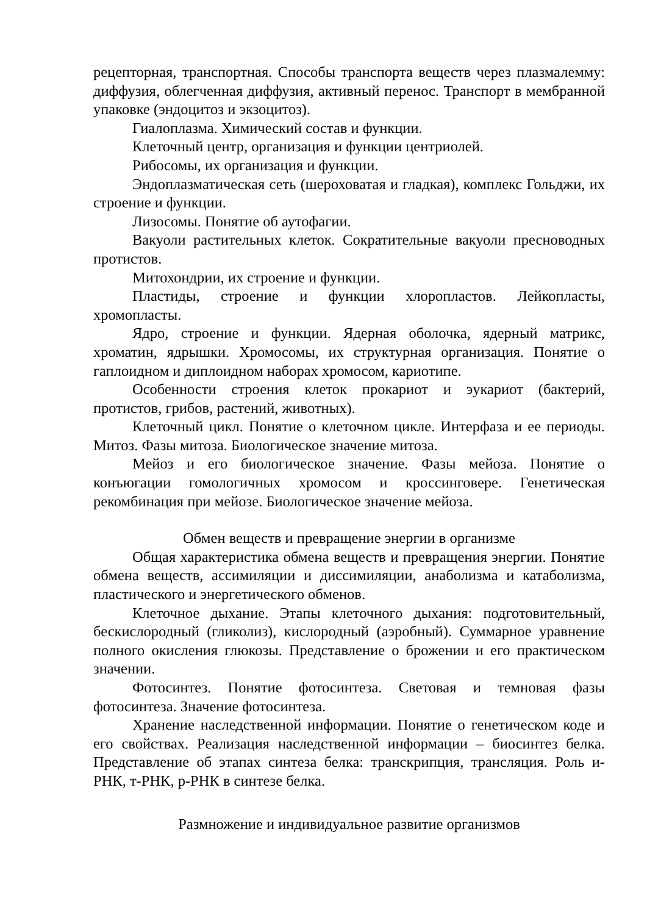рецепторная, транспортная. Способы транспорта веществ через плазмалемму: диффузия, облегченная диффузия, активный перенос. Транспорт в мембранной упаковке (эндоцитоз и экзоцитоз).
Гиалоплазма. Химический состав и функции.
Клеточный центр, организация и функции центриолей.
Рибосомы, их организация и функции.
Эндоплазматическая сеть (шероховатая и гладкая), комплекс Гольджи, их строение и функции.
Лизосомы. Понятие об аутофагии.
Вакуоли растительных клеток. Сократительные вакуоли пресноводных протистов.
Митохондрии, их строение и функции.
Пластиды, строение и функции хлоропластов. Лейкопласты, хромопласты.
Ядро, строение и функции. Ядерная оболочка, ядерный матрикс, хроматин, ядрышки. Хромосомы, их структурная организация. Понятие о гаплоидном и диплоидном наборах хромосом, кариотипе.
Особенности строения клеток прокариот и эукариот (бактерий, протистов, грибов, растений, животных).
Клеточный цикл. Понятие о клеточном цикле. Интерфаза и ее периоды. Митоз. Фазы митоза. Биологическое значение митоза.
Мейоз и его биологическое значение. Фазы мейоза. Понятие о конъюгации гомологичных хромосом и кроссинговере. Генетическая рекомбинация при мейозе. Биологическое значение мейоза.
Обмен веществ и превращение энергии в организме
Общая характеристика обмена веществ и превращения энергии. Понятие обмена веществ, ассимиляции и диссимиляции, анаболизма и катаболизма, пластического и энергетического обменов.
Клеточное дыхание. Этапы клеточного дыхания: подготовительный, бескислородный (гликолиз), кислородный (аэробный). Суммарное уравнение полного окисления глюкозы. Представление о брожении и его практическом значении.
Фотосинтез. Понятие фотосинтеза. Световая и темновая фазы фотосинтеза. Значение фотосинтеза.
Хранение наследственной информации. Понятие о генетическом коде и его свойствах. Реализация наследственной информации – биосинтез белка. Представление об этапах синтеза белка: транскрипция, трансляция. Роль и-РНК, т-РНК, р-РНК в синтезе белка.
Размножение и индивидуальное развитие организмов